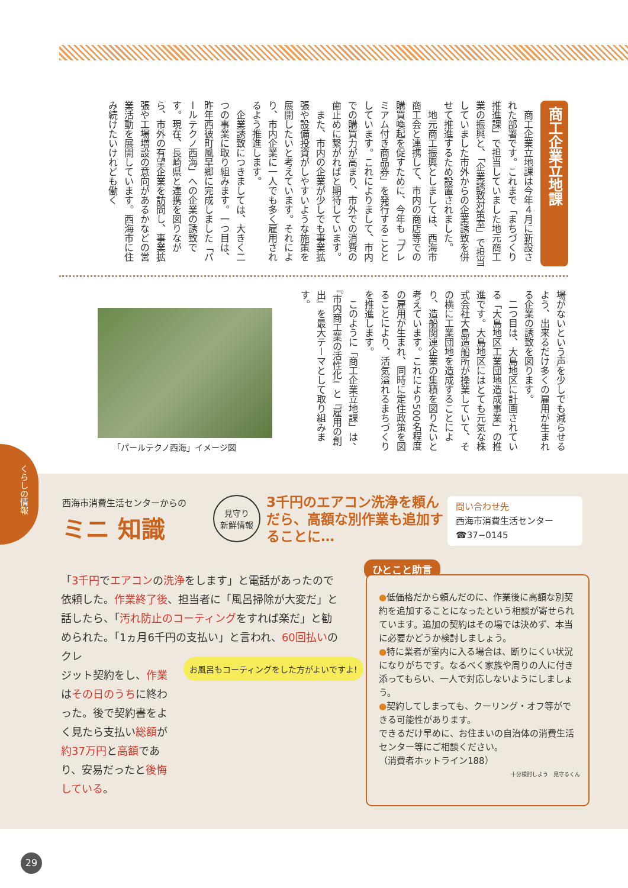商工企業立地課
　商工企業立地課は今年４月に新設された部署です。これまで「まちづくり推進課」で担当していました地元商工業の振興と、「企業誘致対策室」で担当していました市外からの企業誘致を併せて推進するため設置されました。
　地元商工振興としましては、西海市商工会と連携して、市内の商店等での購買喚起を促すために、今年も「プレミアム付き商品券」を発行することとしています。これによりまして、市内での購買力が高まり、市外での消費の歯止めに繋がればと期待しています。
　また、市内の企業が少しでも事業拡張や設備投資がしやすいような施策を展開したいと考えています。それにより、市内企業に一人でも多く雇用されるよう推進します。
　企業誘致につきましては、大きく二つの事業に取り組みます。一つ目は、昨年西彼町風早郷に完成しました「パールテクノ西海」への企業の誘致です。現在、長崎県と連携を図りながら、市外の有望企業を訪問し、事業拡張や工場増設の意向があるかなどの営業活動を展開しています。西海市に住み続けたいけれども働く
場がないという声を少しでも減らせるよう、出来るだけ多くの雇用が生まれる企業の誘致を図ります。
　二つ目は、大島地区に計画されている「大島地区工業団地造成事業」の推進です。大島地区にはとても元気な株式会社大島造船所が操業していて、その横に工業団地を造成することにより、造船関連企業の集積を図りたいと考えています。これにより500名程度の雇用が生まれ、同時に定住政策を図ることにより、活気溢れるまちづくりを推進します。
　このように「商工企業立地課」は、『市内商工業の活性化』と『雇用の創出』を最大テーマとして取り組みます。
「パールテクノ西海」イメージ図
くらしの情報
西海市消費生活センターからの
ミニ 知識
見守り
新鮮情報
3千円のエアコン洗浄を頼んだら、高額な別作業も追加することに…
問い合わせ先
西海市消費生活センター
☎37−0145
「3千円でエアコンの洗浄をします」と電話があったので依頼した。作業終了後、担当者に「風呂掃除が大変だ」と話したら、「汚れ防止のコーティングをすれば楽だ」と勧められた。「1ヵ月6千円の支払い」と言われ、60回払いのクレ
ジット契約をし、作業はその日のうちに終わった。後で契約書をよく見たら支払い総額が約37万円と高額であり、安易だったと後悔している。
お風呂もコーティングをした方がよいですよ!
ひとこと助言
●低価格だから頼んだのに、作業後に高額な別契約を追加することになったという相談が寄せられています。追加の契約はその場では決めず、本当に必要かどうか検討しましょう。
●特に業者が室内に入る場合は、断りにくい状況になりがちです。なるべく家族や周りの人に付き添ってもらい、一人で対応しないようにしましょう。
●契約してしまっても、クーリング・オフ等ができる可能性があります。
できるだけ早めに、お住まいの自治体の消費生活センター等にご相談ください。
（消費者ホットライン188）
十分検討しよう　見守るくん
29